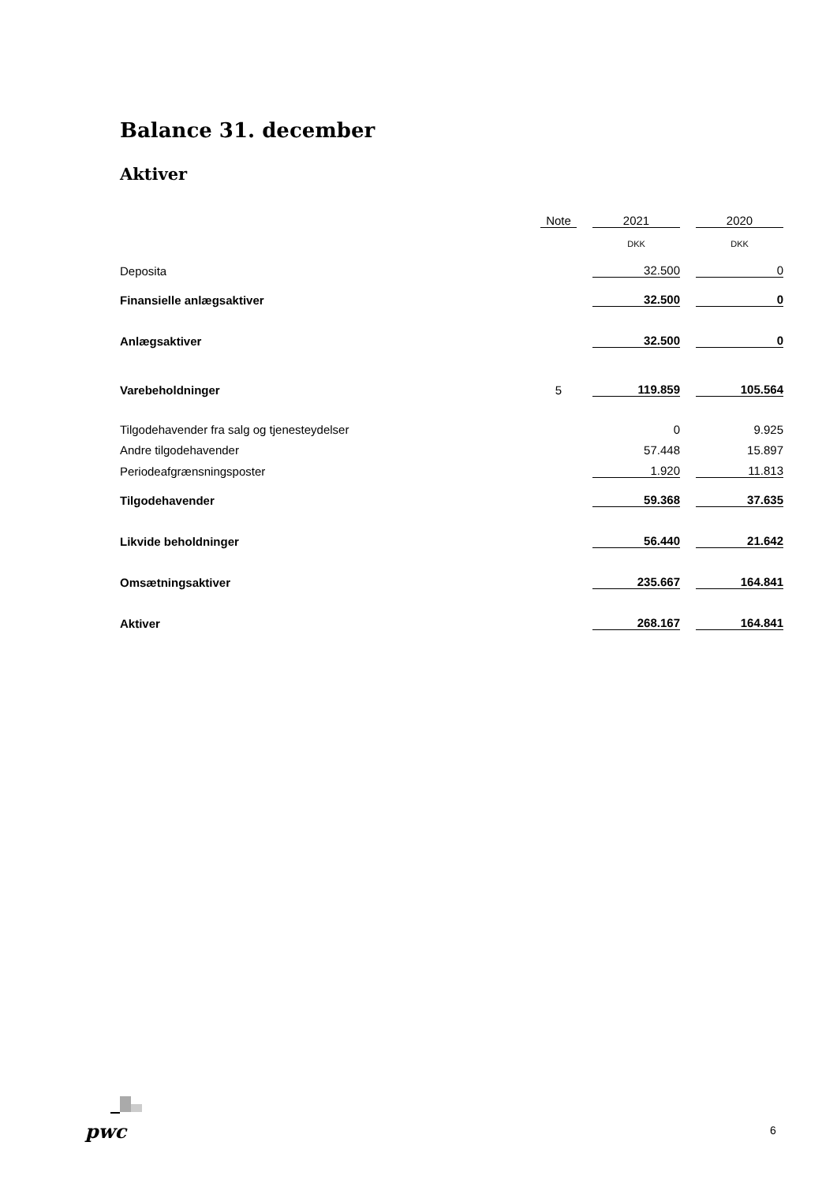Balance 31. december
Aktiver
| | Note | | 2021 | | 2020 |
| | | | DKK | | DKK |
| Deposita | | | 32.500 | | 0 |
| Finansielle anlægsaktiver | | | 32.500 | | 0 |
| Anlægsaktiver | | | 32.500 | | 0 |
| Varebeholdninger | 5 | | 119.859 | | 105.564 |
| Tilgodehavender fra salg og tjenesteydelser | | | 0 | | 9.925 |
| Andre tilgodehavender | | | 57.448 | | 15.897 |
| Periodeafgrænsningsposter | | | 1.920 | | 11.813 |
| Tilgodehavender | | | 59.368 | | 37.635 |
| Likvide beholdninger | | | 56.440 | | 21.642 |
| Omsætningsaktiver | | | 235.667 | | 164.841 |
| Aktiver | | | 268.167 | | 164.841 |
pwc 6